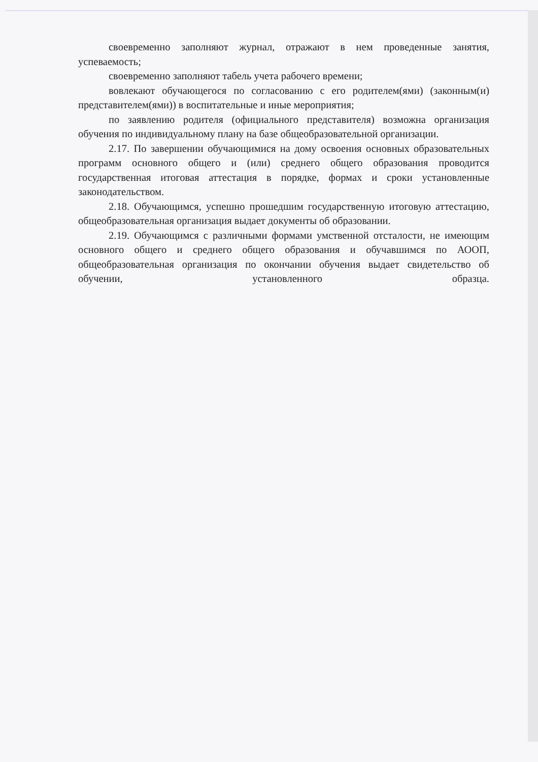своевременно заполняют журнал, отражают в нем проведенные занятия, успеваемость;
своевременно заполняют табель учета рабочего времени;
вовлекают обучающегося по согласованию с его родителем(ями) (законным(и) представителем(ями)) в воспитательные и иные мероприятия;
по заявлению родителя (официального представителя) возможна организация обучения по индивидуальному плану на базе общеобразовательной организации.
2.17. По завершении обучающимися на дому освоения основных образовательных программ основного общего и (или) среднего общего образования проводится государственная итоговая аттестация в порядке, формах и сроки установленные законодательством.
2.18. Обучающимся, успешно прошедшим государственную итоговую аттестацию, общеобразовательная организация выдает документы об образовании.
2.19. Обучающимся с различными формами умственной отсталости, не имеющим основного общего и среднего общего образования и обучавшимся по АООП, общеобразовательная организация по окончании обучения выдает свидетельство об обучении, установленного образца.